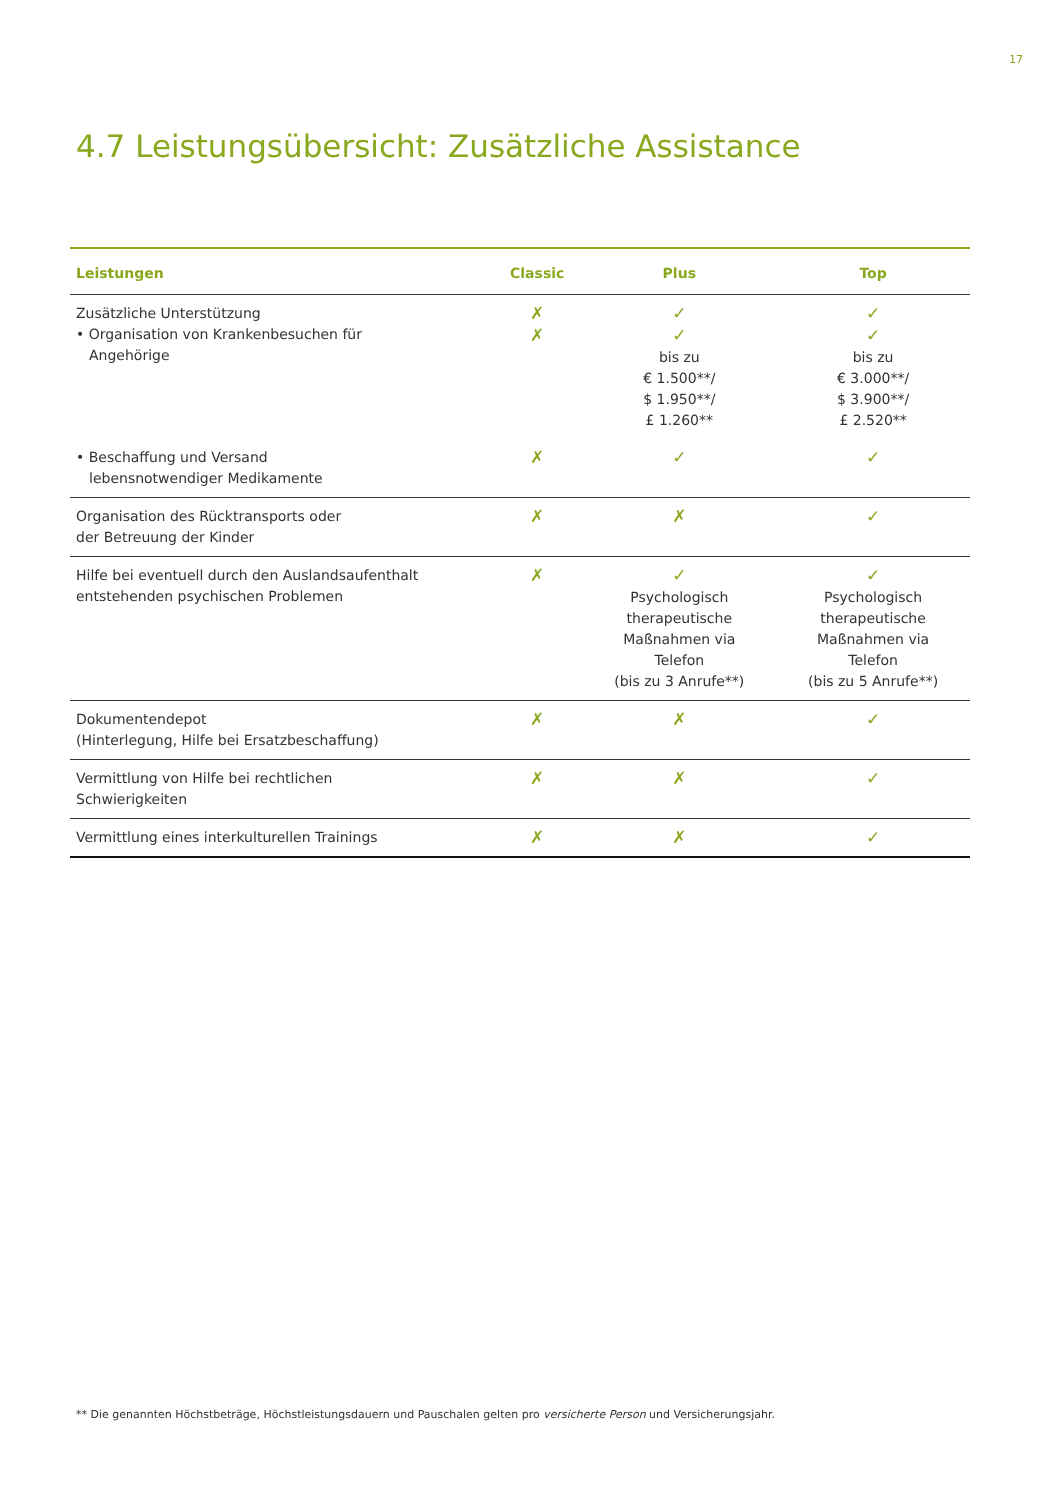17
4.7 Leistungsübersicht: Zusätzliche Assistance
| Leistungen | Classic | Plus | Top |
| --- | --- | --- | --- |
| Zusätzliche Unterstützung • Organisation von Krankenbesuchen für Angehörige | ✗ ✗ | ✓ ✓ bis zu € 1.500**/ $ 1.950**/ £ 1.260** | ✓ ✓ bis zu € 3.000**/ $ 3.900**/ £ 2.520** |
| • Beschaffung und Versand lebensnotwendiger Medikamente | ✗ | ✓ | ✓ |
| Organisation des Rücktransports oder der Betreuung der Kinder | ✗ | ✗ | ✓ |
| Hilfe bei eventuell durch den Auslandsaufenthalt entstehenden psychischen Problemen | ✗ | ✓ Psychologisch therapeutische Maßnahmen via Telefon (bis zu 3 Anrufe**) | ✓ Psychologisch therapeutische Maßnahmen via Telefon (bis zu 5 Anrufe**) |
| Dokumentendepot (Hinterlegung, Hilfe bei Ersatzbeschaffung) | ✗ | ✗ | ✓ |
| Vermittlung von Hilfe bei rechtlichen Schwierigkeiten | ✗ | ✗ | ✓ |
| Vermittlung eines interkulturellen Trainings | ✗ | ✗ | ✓ |
** Die genannten Höchstbeträge, Höchstleistungsdauern und Pauschalen gelten pro versicherte Person und Versicherungsjahr.